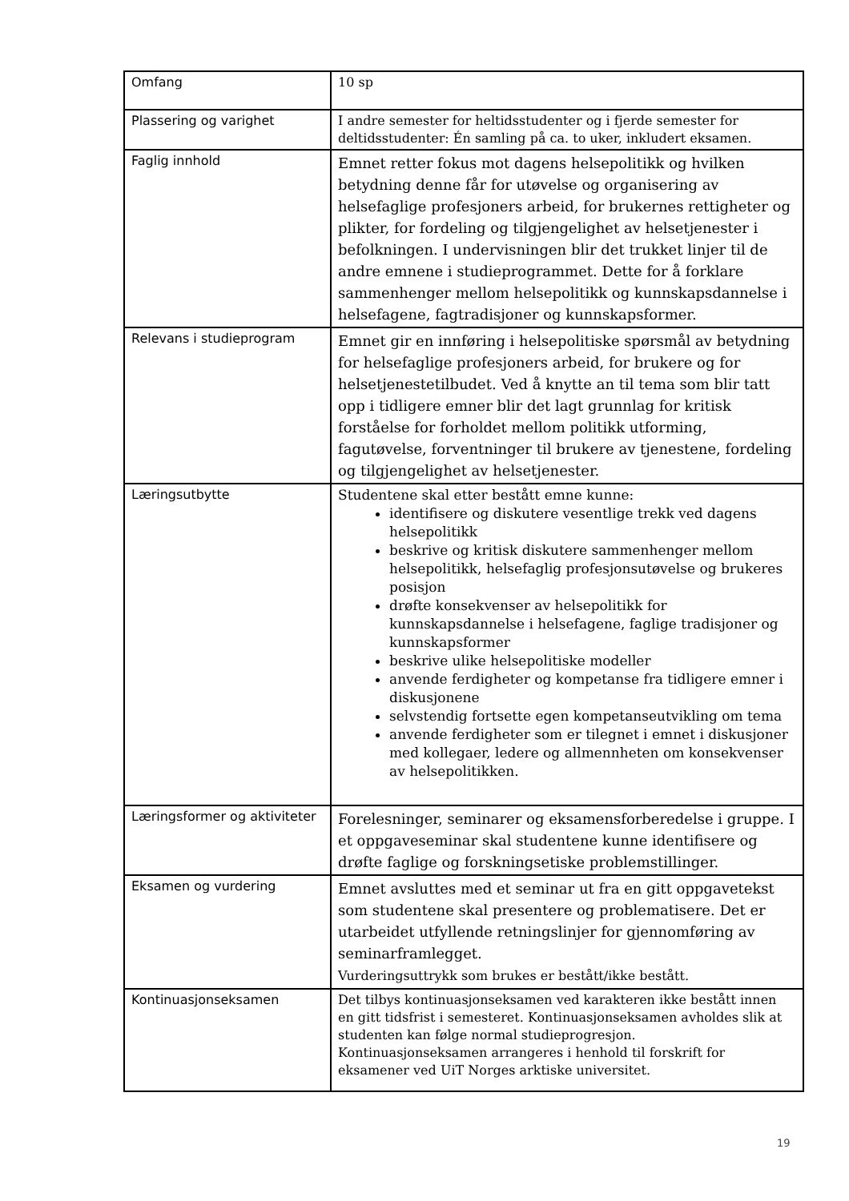| Omfang | 10 sp |
| Plassering og varighet | I andre semester for heltidsstudenter og i fjerde semester for deltidsstudenter: Én samling på ca. to uker, inkludert eksamen. |
| Faglig innhold | Emnet retter fokus mot dagens helsepolitikk og hvilken betydning denne får for utøvelse og organisering av helsefaglige profesjoners arbeid, for brukernes rettigheter og plikter, for fordeling og tilgjengelighet av helsetjenester i befolkningen. I undervisningen blir det trukket linjer til de andre emnene i studieprogrammet. Dette for å forklare sammenhenger mellom helsepolitikk og kunnskapsdannelse i helsefagene, fagtradisjoner og kunnskapsformer. |
| Relevans i studieprogram | Emnet gir en innføring i helsepolitiske spørsmål av betydning for helsefaglige profesjoners arbeid, for brukere og for helsetjenestetilbudet. Ved å knytte an til tema som blir tatt opp i tidligere emner blir det lagt grunnlag for kritisk forståelse for forholdet mellom politikk utforming, fagutøvelse, forventninger til brukere av tjenestene, fordeling og tilgjengelighet av helsetjenester. |
| Læringsutbytte | Studentene skal etter bestått emne kunne: identifisere og diskutere vesentlige trekk ved dagens helsepolitikk beskrive og kritisk diskutere sammenhenger mellom helsepolitikk, helsefaglig profesjonsutøvelse og brukeres posisjon drøfte konsekvenser av helsepolitikk for kunnskapsdannelse i helsefagene, faglige tradisjoner og kunnskapsformer beskrive ulike helsepolitiske modeller anvende ferdigheter og kompetanse fra tidligere emner i diskusjonene selvstendig fortsette egen kompetanseutvikling om tema anvende ferdigheter som er tilegnet i emnet i diskusjoner med kollegaer, ledere og allmennheten om konsekvenser av helsepolitikken. |
| Læringsformer og aktiviteter | Forelesninger, seminarer og eksamensforberedelse i gruppe. I et oppgaveseminar skal studentene kunne identifisere og drøfte faglige og forskningsetiske problemstillinger. |
| Eksamen og vurdering | Emnet avsluttes med et seminar ut fra en gitt oppgavetekst som studentene skal presentere og problematisere. Det er utarbeidet utfyllende retningslinjer for gjennomføring av seminarframlegget. Vurderingsuttrykk som brukes er bestått/ikke bestått. |
| Kontinuasjonseksamen | Det tilbys kontinuasjonseksamen ved karakteren ikke bestått innen en gitt tidsfrist i semesteret. Kontinuasjonseksamen avholdes slik at studenten kan følge normal studieprogresjon. Kontinuasjonseksamen arrangeres i henhold til forskrift for eksamener ved UiT Norges arktiske universitet. |
19